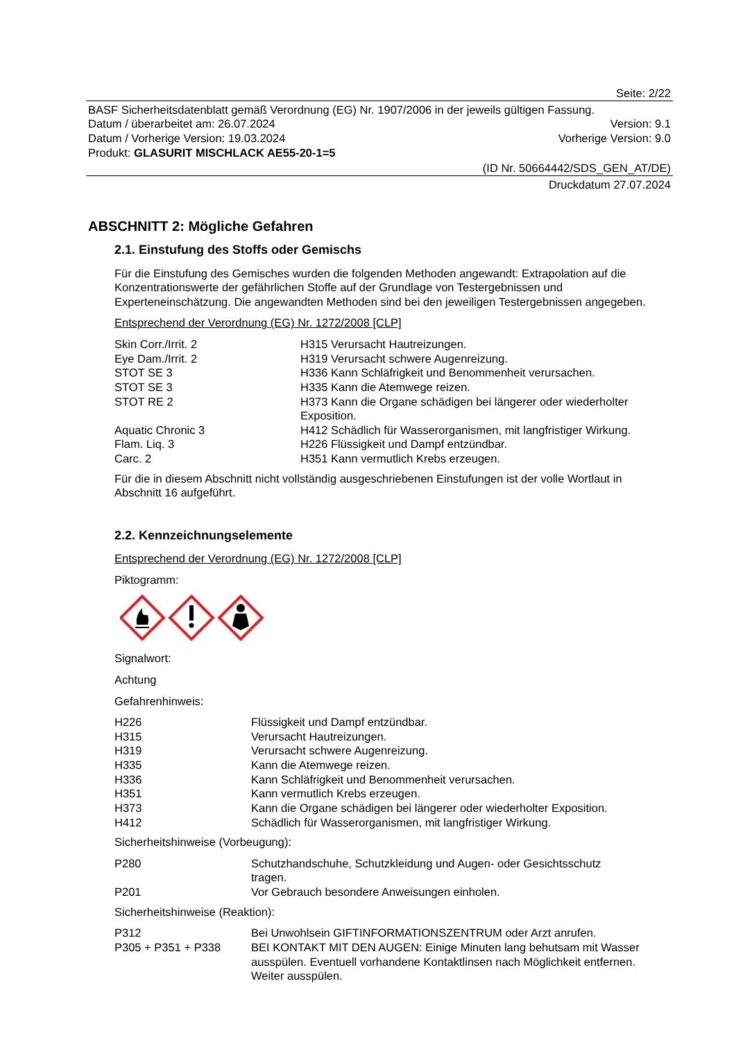Seite: 2/22
BASF Sicherheitsdatenblatt gemäß Verordnung (EG) Nr. 1907/2006 in der jeweils gültigen Fassung.
Datum / überarbeitet am: 26.07.2024 Version: 9.1
Datum / Vorherige Version: 19.03.2024 Vorherige Version: 9.0
Produkt: GLASURIT MISCHLACK AE55-20-1=5
(ID Nr. 50664442/SDS_GEN_AT/DE)
Druckdatum 27.07.2024
ABSCHNITT 2: Mögliche Gefahren
2.1. Einstufung des Stoffs oder Gemischs
Für die Einstufung des Gemisches wurden die folgenden Methoden angewandt: Extrapolation auf die Konzentrationswerte der gefährlichen Stoffe auf der Grundlage von Testergebnissen und Experteneinschätzung. Die angewandten Methoden sind bei den jeweiligen Testergebnissen angegeben.
Entsprechend der Verordnung (EG) Nr. 1272/2008 [CLP]
| Skin Corr./Irrit. 2 | H315 Verursacht Hautreizungen. |
| Eye Dam./Irrit. 2 | H319 Verursacht schwere Augenreizung. |
| STOT SE 3 | H336 Kann Schläfrigkeit und Benommenheit verursachen. |
| STOT SE 3 | H335 Kann die Atemwege reizen. |
| STOT RE 2 | H373 Kann die Organe schädigen bei längerer oder wiederholter Exposition. |
| Aquatic Chronic 3 | H412 Schädlich für Wasserorganismen, mit langfristiger Wirkung. |
| Flam. Liq. 3 | H226 Flüssigkeit und Dampf entzündbar. |
| Carc. 2 | H351 Kann vermutlich Krebs erzeugen. |
Für die in diesem Abschnitt nicht vollständig ausgeschriebenen Einstufungen ist der volle Wortlaut in Abschnitt 16 aufgeführt.
2.2. Kennzeichnungselemente
Entsprechend der Verordnung (EG) Nr. 1272/2008 [CLP]
Piktogramm:
Signalwort:
Achtung
Gefahrenhinweis:
| H226 | Flüssigkeit und Dampf entzündbar. |
| H315 | Verursacht Hautreizungen. |
| H319 | Verursacht schwere Augenreizung. |
| H335 | Kann die Atemwege reizen. |
| H336 | Kann Schläfrigkeit und Benommenheit verursachen. |
| H351 | Kann vermutlich Krebs erzeugen. |
| H373 | Kann die Organe schädigen bei längerer oder wiederholter Exposition. |
| H412 | Schädlich für Wasserorganismen, mit langfristiger Wirkung. |
Sicherheitshinweise (Vorbeugung):
| P280 | Schutzhandschuhe, Schutzkleidung und Augen- oder Gesichtsschutz tragen. |
| P201 | Vor Gebrauch besondere Anweisungen einholen. |
Sicherheitshinweise (Reaktion):
| P312 | Bei Unwohlsein GIFTINFORMATIONSZENTRUM oder Arzt anrufen. |
| P305 + P351 + P338 | BEI KONTAKT MIT DEN AUGEN: Einige Minuten lang behutsam mit Wasser ausspülen. Eventuell vorhandene Kontaktlinsen nach Möglichkeit entfernen. Weiter ausspülen. |